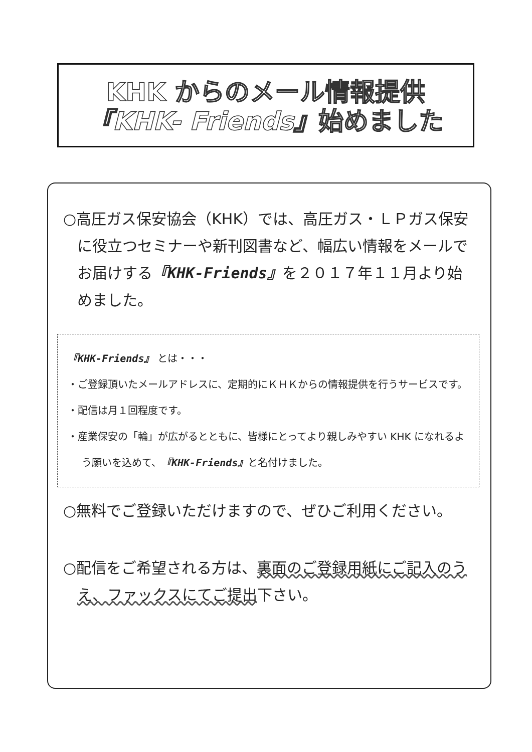KHK からのメール情報提供
『KHK- Friends』始めました
○高圧ガス保安協会（KHK）では、高圧ガス・ＬＰガス保安に役立つセミナーや新刊図書など、幅広い情報をメールでお届けする『KHK-Friends』を２０１７年１１月より始めました。
『KHK-Friends』 とは・・・
・ご登録頂いたメールアドレスに、定期的にＫＨＫからの情報提供を行うサービスです。
・配信は月１回程度です。
・産業保安の「輪」が広がるとともに、皆様にとってより親しみやすい KHK になれるよう願いを込めて、『KHK-Friends』と名付けました。
○無料でご登録いただけますので、ぜひご利用ください。
○配信をご希望される方は、裏面のご登録用紙にご記入のうえ、ファックスにてご提出下さい。